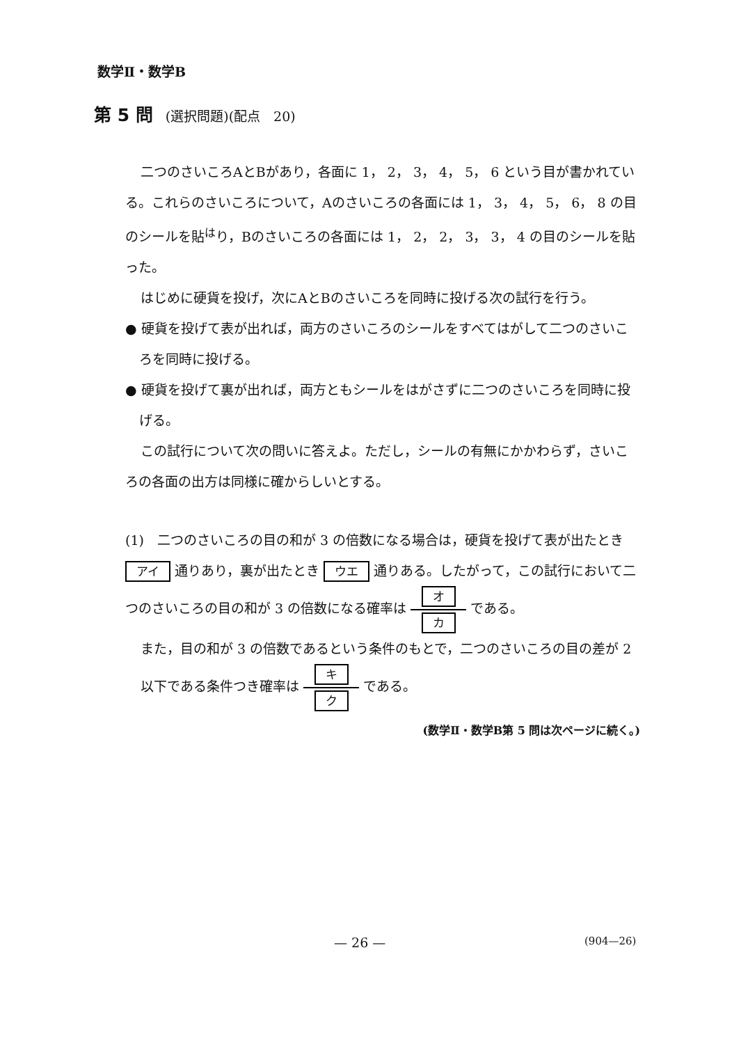数学Ⅱ・数学B
第 5 問 (選択問題)(配点　20)
二つのさいころAとBがあり，各面に 1， 2， 3， 4， 5， 6 という目が書かれている。これらのさいころについて，Aのさいころの各面には 1， 3， 4， 5， 6， 8 の目のシールを貼<sup>は</sup>り，Bのさいころの各面には 1， 2， 2， 3， 3， 4 の目のシールを貼った。
はじめに硬貨を投げ，次にAとBのさいころを同時に投げる次の試行を行う。
● 硬貨を投げて表が出れば，両方のさいころのシールをすべてはがして二つのさいころを同時に投げる。
● 硬貨を投げて裏が出れば，両方ともシールをはがさずに二つのさいころを同時に投げる。
この試行について次の問いに答えよ。ただし，シールの有無にかかわらず，さいころの各面の出方は同様に確からしいとする。
(1)　二つのさいころの目の和が 3 の倍数になる場合は，硬貨を投げて表が出たとき アイ 通りあり，裏が出たとき ウエ 通りある。したがって，この試行において二つのさいころの目の和が 3 の倍数になる確率は オ カ である。
また，目の和が 3 の倍数であるという条件のもとで，二つのさいころの目の差が 2 以下である条件つき確率は キ ク である。
(数学Ⅱ・数学B第 5 問は次ページに続く。)
— 26 — (904—26)